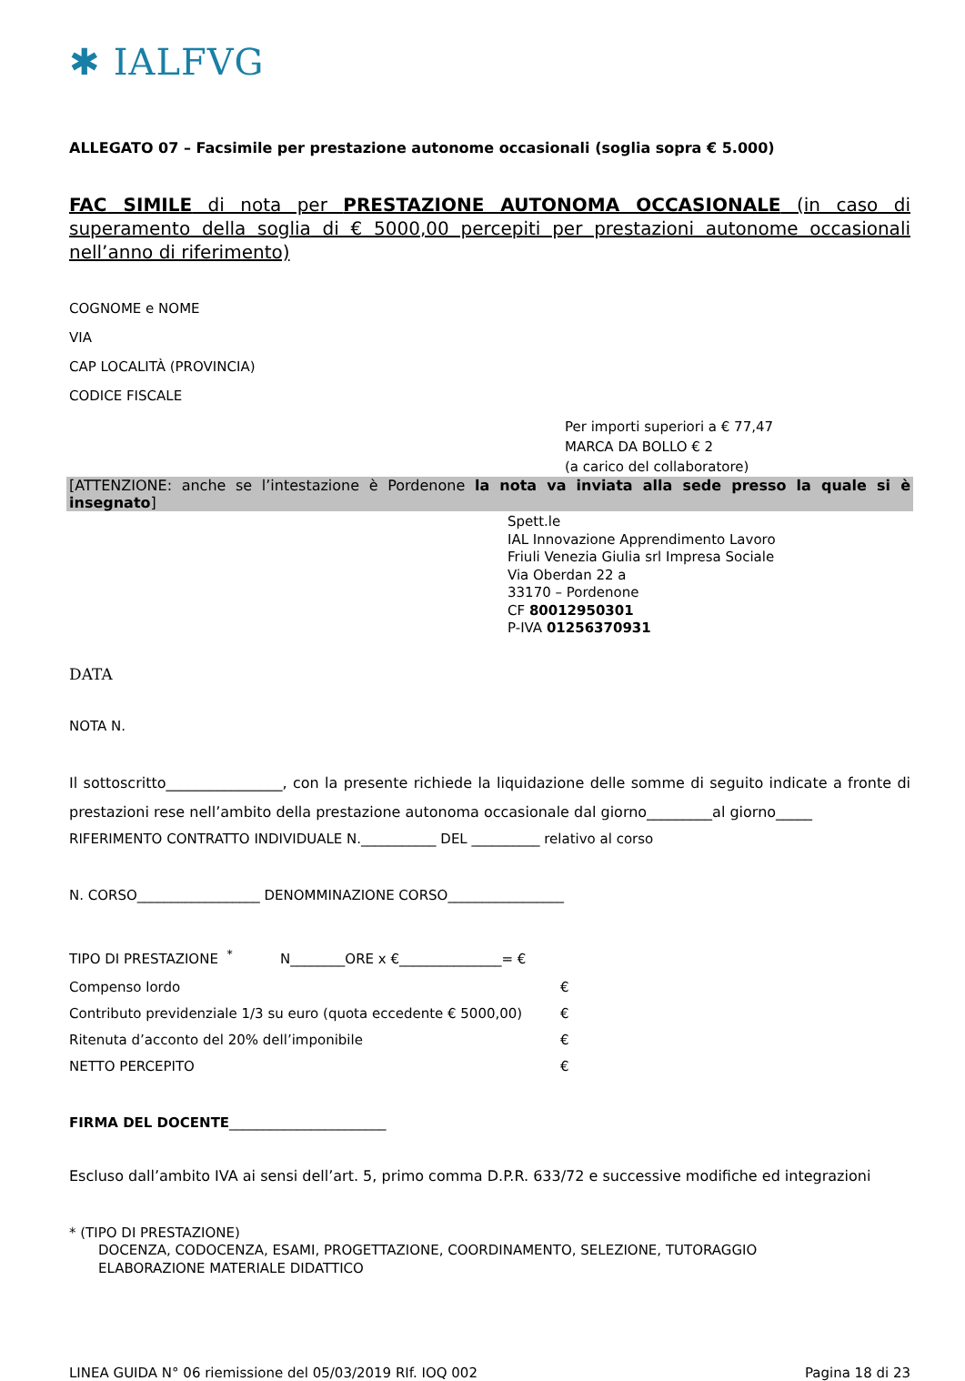✱ IALFVG
ALLEGATO 07 – Facsimile per prestazione autonome occasionali (soglia sopra € 5.000)
FAC SIMILE di nota per PRESTAZIONE AUTONOMA OCCASIONALE (in caso di superamento della soglia di € 5000,00 percepiti per prestazioni autonome occasionali nell’anno di riferimento)
COGNOME e NOME
VIA
CAP LOCALITÀ (PROVINCIA)
CODICE FISCALE
Per importi superiori a € 77,47
MARCA DA BOLLO € 2
(a carico del collaboratore)
[ATTENZIONE: anche se l’intestazione è Pordenone la nota va inviata alla sede presso la quale si è insegnato]
Spett.le
IAL Innovazione Apprendimento Lavoro
Friuli Venezia Giulia srl Impresa Sociale
Via Oberdan 22 a
33170 – Pordenone
CF 80012950301
P-IVA 01256370931
DATA
NOTA N.
Il sottoscritto________________, con la presente richiede la liquidazione delle somme di seguito indicate a fronte di prestazioni rese nell’ambito della prestazione autonoma occasionale dal giorno_________al giorno_____
RIFERIMENTO CONTRATTO INDIVIDUALE N.___________ DEL __________ relativo al corso
N. CORSO__________________ DENOMMINAZIONE CORSO_________________
TIPO DI PRESTAZIONE <sup>*</sup> N________ORE x €_______________= €
Compenso lordo €
Contributo previdenziale 1/3 su euro (quota eccedente € 5000,00) €
Ritenuta d’acconto del 20% dell’imponibile €
NETTO PERCEPITO €
FIRMA DEL DOCENTE_______________________
Escluso dall’ambito IVA ai sensi dell’art. 5, primo comma D.P.R. 633/72 e successive modifiche ed integrazioni
* (TIPO DI PRESTAZIONE)
DOCENZA, CODOCENZA, ESAMI, PROGETTAZIONE, COORDINAMENTO, SELEZIONE, TUTORAGGIO
ELABORAZIONE MATERIALE DIDATTICO
LINEA GUIDA N° 06 riemissione del 05/03/2019 RIf. IOQ 002 Pagina 18 di 23